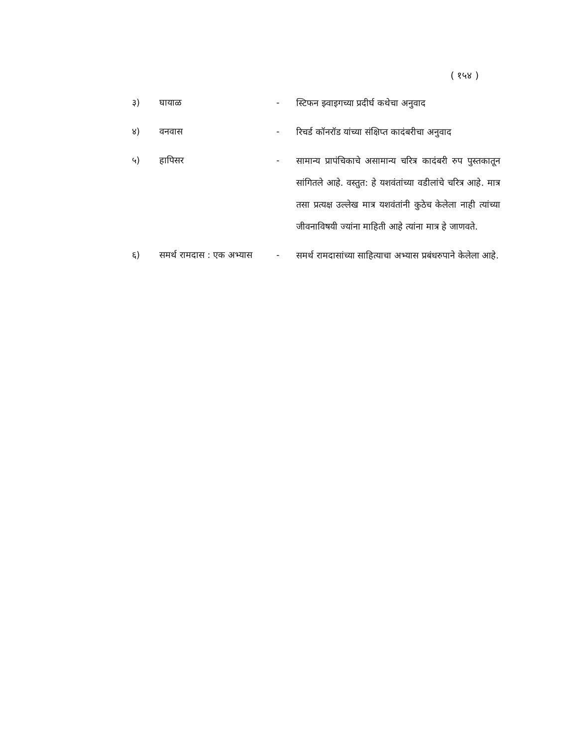( १५४ )
३) घायाळ -
स्टिफन झ्वाइगच्या प्रदीर्घ कथेचा अनुवाद
४) वनवास -
रिचर्ड कॉनरॉड यांच्या संक्षिप्त कादंबरीचा अनुवाद
५) हापिसर -
सामान्य प्रापंचिकाचे असामान्य चरित्र कादंबरी रुप पुस्तकातून सांगितले आहे. वस्तुत: हे यशवंतांच्या वडीलांचे चरित्र आहे. मात्र तसा प्रत्यक्ष उल्लेख मात्र यशवंतांनी कुठेच केलेला नाही त्यांच्या जीवनाविषयी ज्यांना माहिती आहे त्यांना मात्र हे जाणवते.
६) समर्थ रामदास : एक अभ्यास
-
समर्थ रामदासांच्या साहित्याचा अभ्यास प्रबंधरुपाने केलेला आहे.